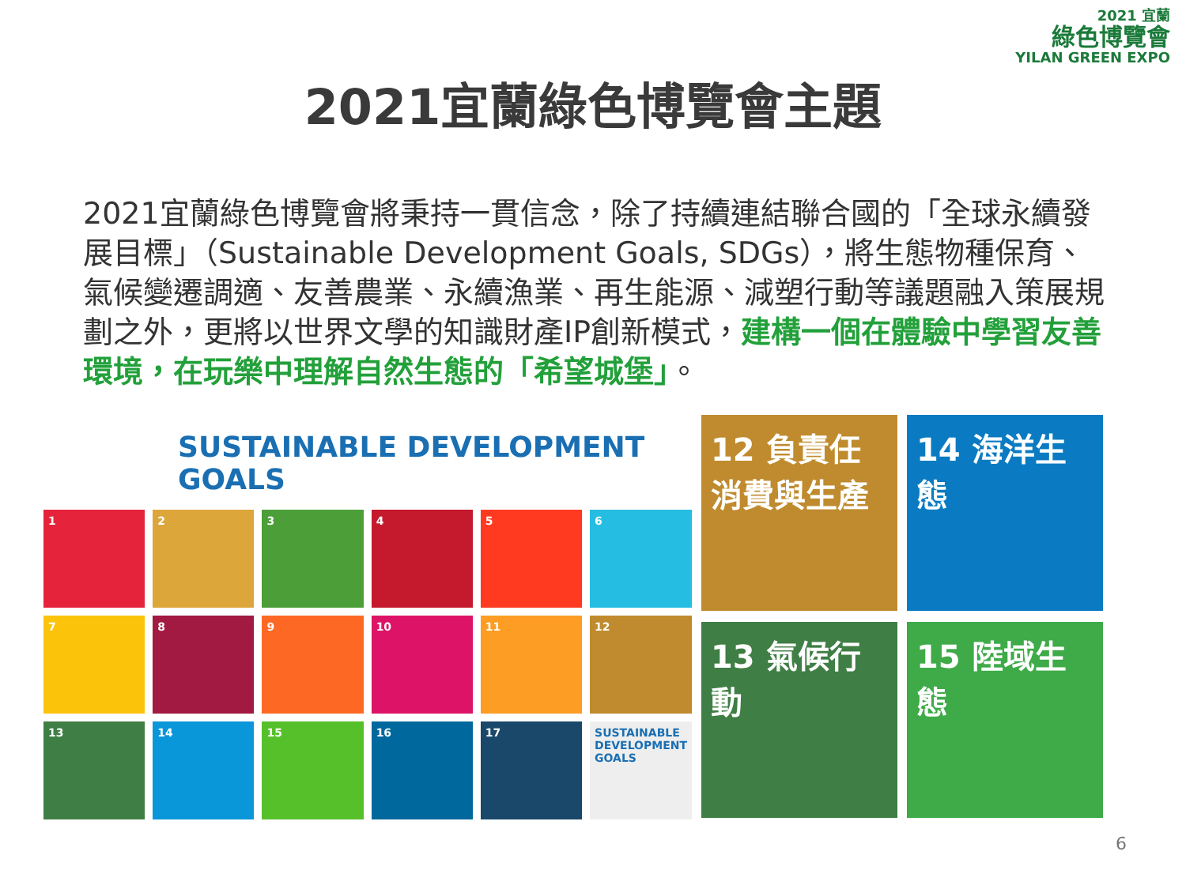2021 宜蘭
綠色博覽會
YILAN GREEN EXPO
2021宜蘭綠色博覽會主題
2021宜蘭綠色博覽會將秉持一貫信念，除了持續連結聯合國的「全球永續發展目標」（Sustainable Development Goals, SDGs），將生態物種保育、氣候變遷調適、友善農業、永續漁業、再生能源、減塑行動等議題融入策展規劃之外，更將以世界文學的知識財產IP創新模式，建構一個在體驗中學習友善環境，在玩樂中理解自然生態的「希望城堡」。
SUSTAINABLE DEVELOPMENT GOALS
1
2
3
4
5
6
7
8
9
10
11
12
13
14
15
16
17
SUSTAINABLE DEVELOPMENT GOALS
12 負責任消費與生產
14 海洋生態
13 氣候行動
15 陸域生態
6